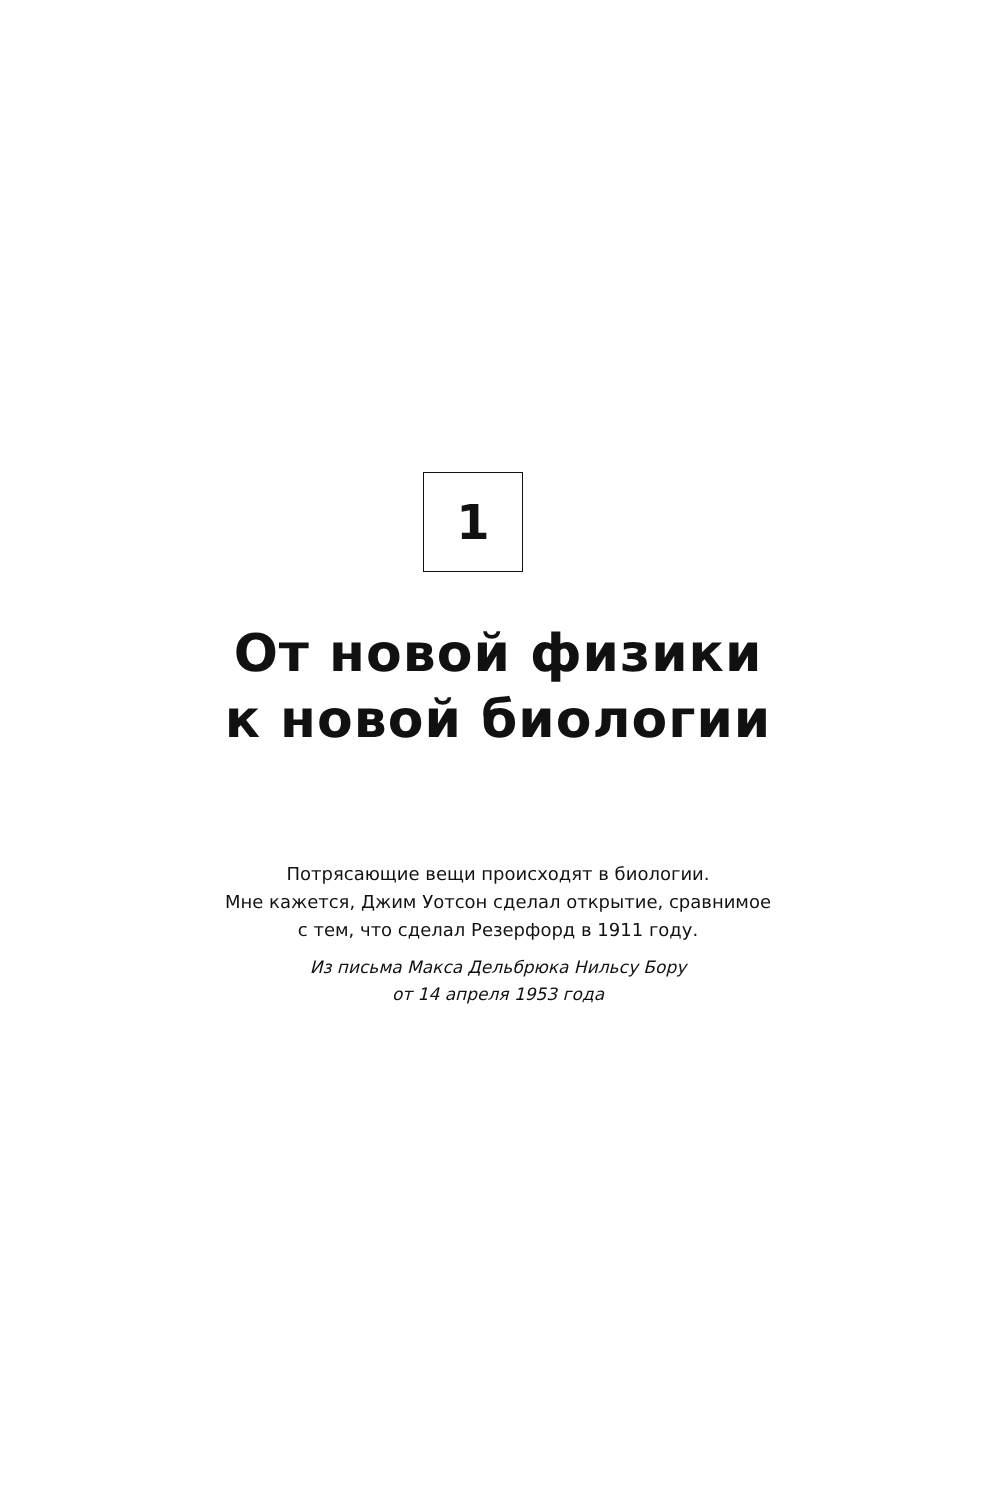1
От новой физики
к новой биологии
Потрясающие вещи происходят в биологии.
Мне кажется, Джим Уотсон сделал открытие, сравнимое
с тем, что сделал Резерфорд в 1911 году.
Из письма Макса Дельбрюка Нильсу Бору
от 14 апреля 1953 года